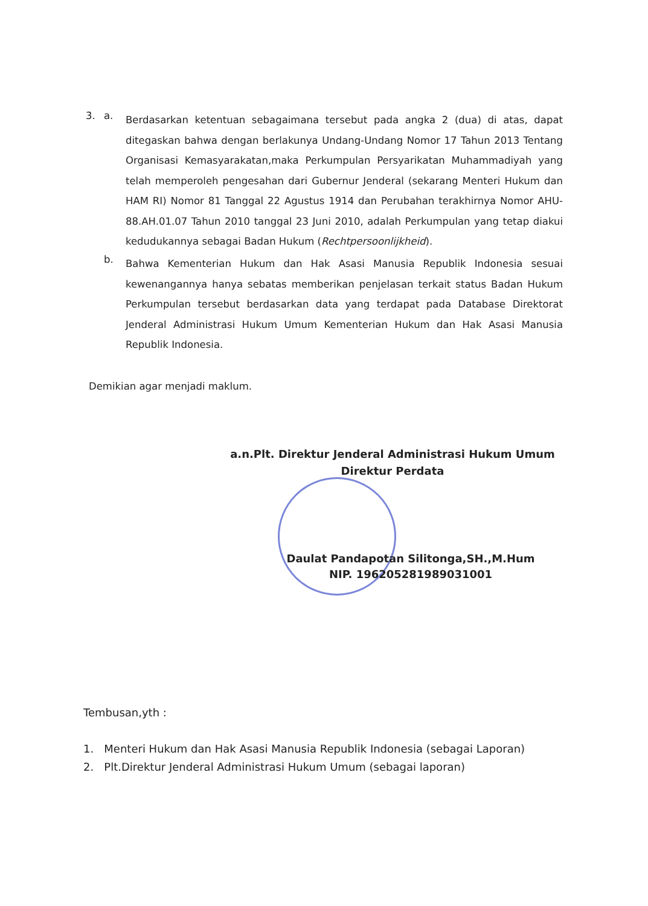3. a.
Berdasarkan ketentuan sebagaimana tersebut pada angka 2 (dua) di atas, dapat ditegaskan bahwa dengan berlakunya Undang-Undang Nomor 17 Tahun 2013 Tentang Organisasi Kemasyarakatan,maka Perkumpulan Persyarikatan Muhammadiyah yang telah memperoleh pengesahan dari Gubernur Jenderal (sekarang Menteri Hukum dan HAM RI) Nomor 81 Tanggal 22 Agustus 1914 dan Perubahan terakhirnya Nomor AHU-88.AH.01.07 Tahun 2010 tanggal 23 Juni 2010, adalah Perkumpulan yang tetap diakui kedudukannya sebagai Badan Hukum (Rechtpersoonlijkheid).
b.
Bahwa Kementerian Hukum dan Hak Asasi Manusia Republik Indonesia sesuai kewenangannya hanya sebatas memberikan penjelasan terkait status Badan Hukum Perkumpulan tersebut berdasarkan data yang terdapat pada Database Direktorat Jenderal Administrasi Hukum Umum Kementerian Hukum dan Hak Asasi Manusia Republik Indonesia.
Demikian agar menjadi maklum.
a.n.Plt. Direktur Jenderal Administrasi Hukum Umum
Direktur Perdata
Daulat Pandapotan Silitonga,SH.,M.Hum
NIP. 196205281989031001
Tembusan,yth :
1. Menteri Hukum dan Hak Asasi Manusia Republik Indonesia (sebagai Laporan)
2. Plt.Direktur Jenderal Administrasi Hukum Umum (sebagai laporan)